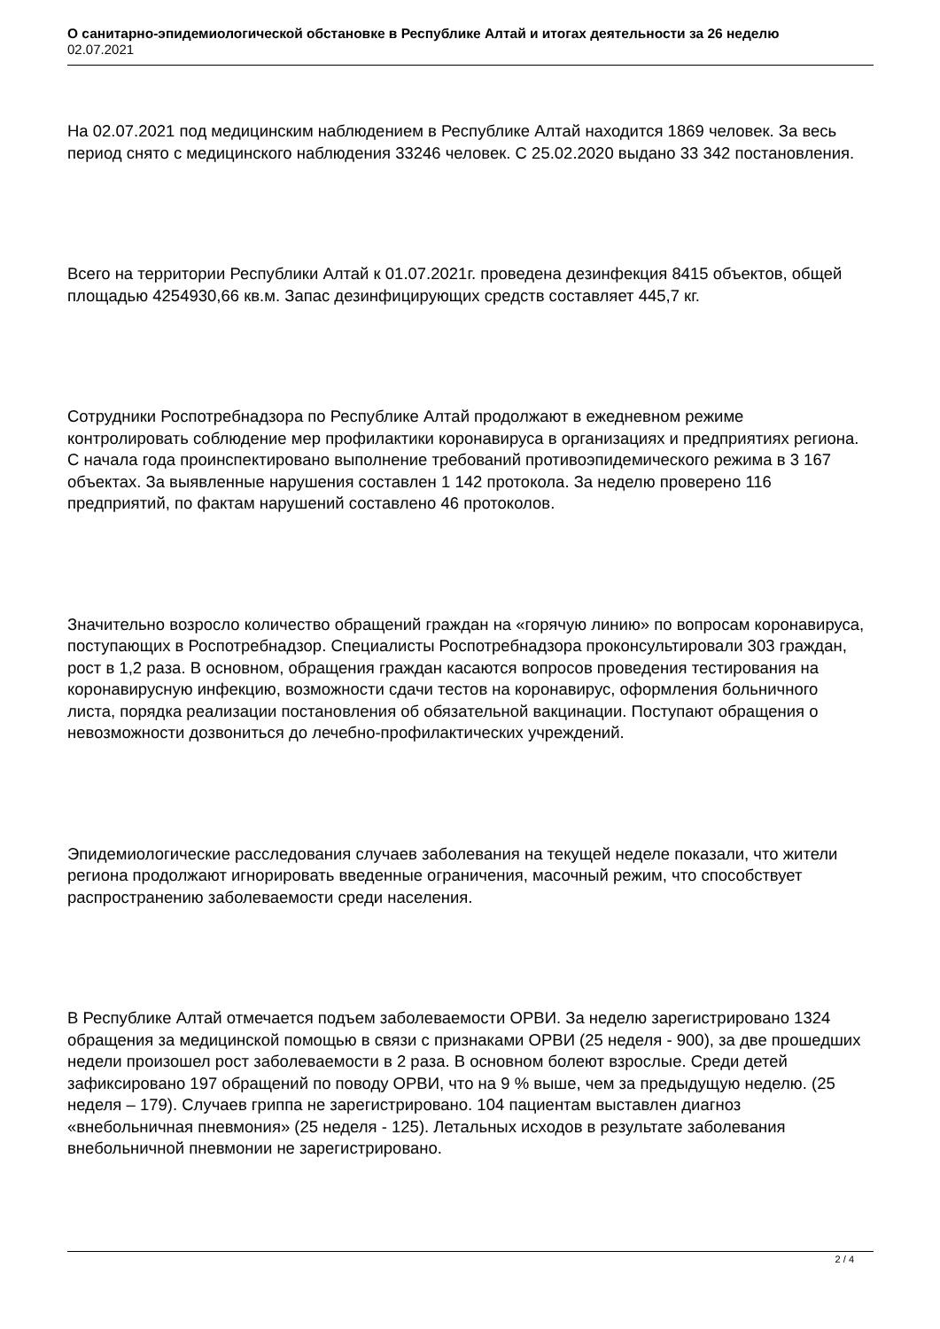О санитарно-эпидемиологической обстановке в Республике Алтай и итогах деятельности за 26 неделю
02.07.2021
На 02.07.2021 под медицинским наблюдением в Республике Алтай находится 1869 человек. За весь период снято с медицинского наблюдения 33246 человек. С 25.02.2020 выдано 33 342 постановления.
Всего на территории Республики Алтай к 01.07.2021г. проведена дезинфекция 8415 объектов, общей площадью 4254930,66 кв.м. Запас дезинфицирующих средств составляет 445,7 кг.
Сотрудники Роспотребнадзора по Республике Алтай продолжают в ежедневном режиме контролировать соблюдение мер профилактики коронавируса в организациях и предприятиях региона. С начала года проинспектировано выполнение требований противоэпидемического режима в 3 167 объектах. За выявленные нарушения составлен 1 142 протокола. За неделю проверено 116 предприятий, по фактам нарушений составлено 46 протоколов.
Значительно возросло количество обращений граждан на «горячую линию» по вопросам коронавируса, поступающих в Роспотребнадзор. Специалисты Роспотребнадзора проконсультировали 303 граждан, рост в 1,2 раза. В основном, обращения граждан касаются вопросов проведения тестирования на коронавирусную инфекцию, возможности сдачи тестов на коронавирус, оформления больничного листа, порядка реализации постановления об обязательной вакцинации. Поступают обращения о невозможности дозвониться до лечебно-профилактических учреждений.
Эпидемиологические расследования случаев заболевания на текущей неделе показали, что жители региона продолжают игнорировать введенные ограничения, масочный режим, что способствует распространению заболеваемости среди населения.
В Республике Алтай отмечается подъем заболеваемости ОРВИ. За неделю зарегистрировано 1324 обращения за медицинской помощью в связи с признаками ОРВИ (25 неделя - 900), за две прошедших недели произошел рост заболеваемости в 2 раза. В основном болеют взрослые. Среди детей зафиксировано 197 обращений по поводу ОРВИ, что на 9 % выше, чем за предыдущую неделю. (25 неделя – 179). Случаев гриппа не зарегистрировано. 104 пациентам выставлен диагноз «внебольничная пневмония» (25 неделя - 125). Летальных исходов в результате заболевания внебольничной пневмонии не зарегистрировано.
2 / 4